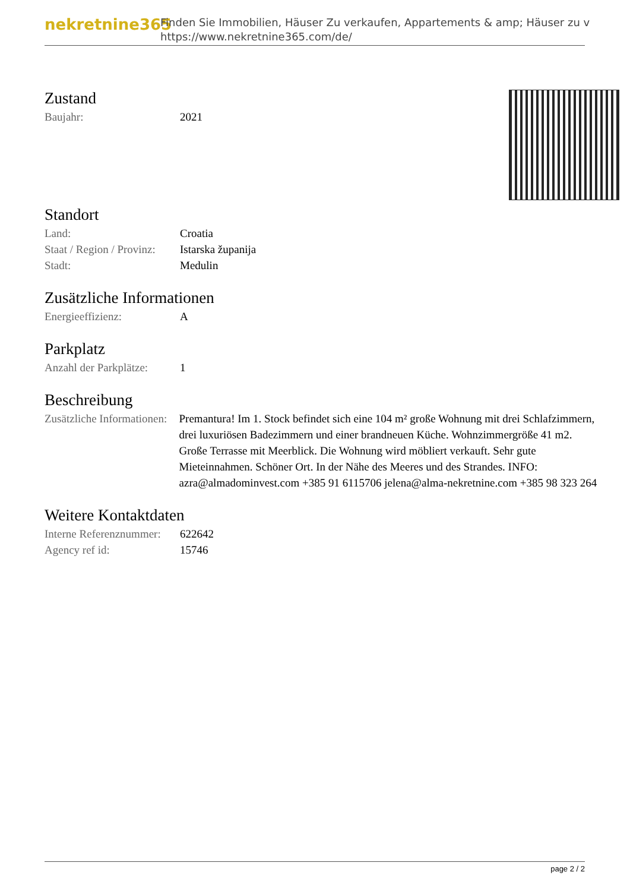nekretnine365
Finden Sie Immobilien, Häuser Zu verkaufen, Appartements & amp; Häuser zu v
https://www.nekretnine365.com/de/
Zustand
| Baujahr: | 2021 |
Standort
| Land: | Croatia |
| Staat / Region / Provinz: | Istarska županija |
| Stadt: | Medulin |
Zusätzliche Informationen
| Energieeffizienz: | A |
Parkplatz
| Anzahl der Parkplätze: | 1 |
Beschreibung
| Zusätzliche Informationen: | Premantura! Im 1. Stock befindet sich eine 104 m² große Wohnung mit drei Schlafzimmern, drei luxuriösen Badezimmern und einer brandneuen Küche. Wohnzimmergröße 41 m2. Große Terrasse mit Meerblick. Die Wohnung wird möbliert verkauft. Sehr gute Mieteinnahmen. Schöner Ort. In der Nähe des Meeres und des Strandes. INFO: azra@almadominvest.com +385 91 6115706 jelena@alma-nekretnine.com +385 98 323 264 |
Weitere Kontaktdaten
| Interne Referenznummer: | 622642 |
| Agency ref id: | 15746 |
page 2 / 2